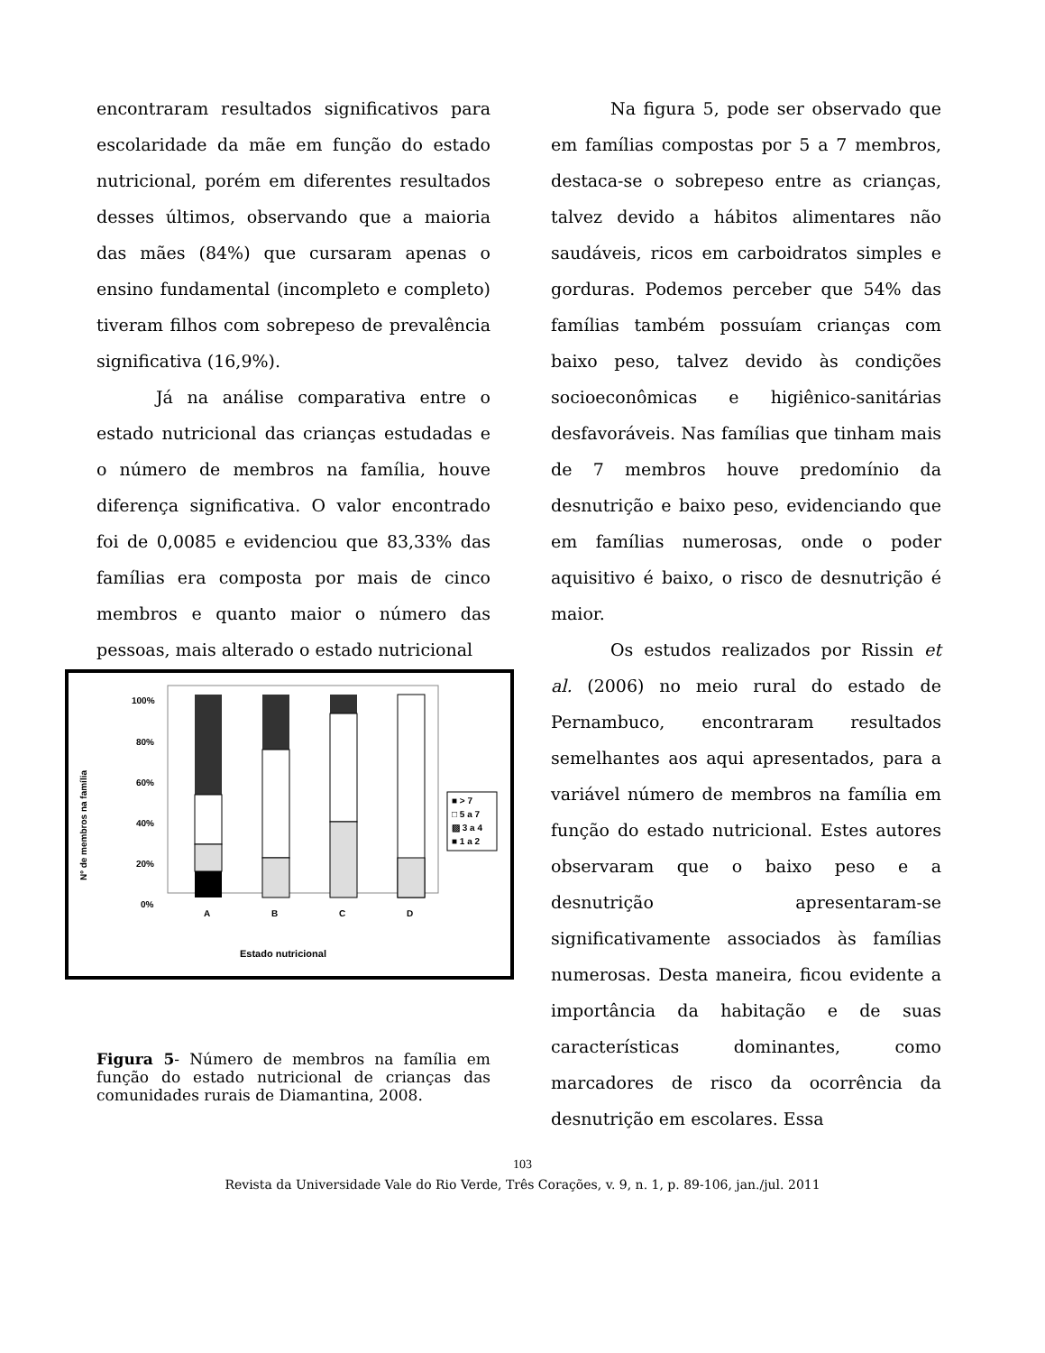encontraram resultados significativos para escolaridade da mãe em função do estado nutricional, porém em diferentes resultados desses últimos, observando que a maioria das mães (84%) que cursaram apenas o ensino fundamental (incompleto e completo) tiveram filhos com sobrepeso de prevalência significativa (16,9%).
Já na análise comparativa entre o estado nutricional das crianças estudadas e o número de membros na família, houve diferença significativa. O valor encontrado foi de 0,0085 e evidenciou que 83,33% das famílias era composta por mais de cinco membros e quanto maior o número das pessoas, mais alterado o estado nutricional
Nº de membros na família
100%
80%
60%
40%
20%
0%
A
B
C
D
Estado nutricional
■ > 7
□ 5 a 7
▨ 3 a 4
■ 1 a 2
Figura 5- Número de membros na família em função do estado nutricional de crianças das comunidades rurais de Diamantina, 2008.
Na figura 5, pode ser observado que em famílias compostas por 5 a 7 membros, destaca-se o sobrepeso entre as crianças, talvez devido a hábitos alimentares não saudáveis, ricos em carboidratos simples e gorduras. Podemos perceber que 54% das famílias também possuíam crianças com baixo peso, talvez devido às condições socioeconômicas e higiênico-sanitárias desfavoráveis. Nas famílias que tinham mais de 7 membros houve predomínio da desnutrição e baixo peso, evidenciando que em famílias numerosas, onde o poder aquisitivo é baixo, o risco de desnutrição é maior.
Os estudos realizados por Rissin et al. (2006) no meio rural do estado de Pernambuco, encontraram resultados semelhantes aos aqui apresentados, para a variável número de membros na família em função do estado nutricional. Estes autores observaram que o baixo peso e a desnutrição apresentaram-se significativamente associados às famílias numerosas. Desta maneira, ficou evidente a importância da habitação e de suas características dominantes, como marcadores de risco da ocorrência da desnutrição em escolares. Essa
103
Revista da Universidade Vale do Rio Verde, Três Corações, v. 9, n. 1, p. 89-106, jan./jul. 2011